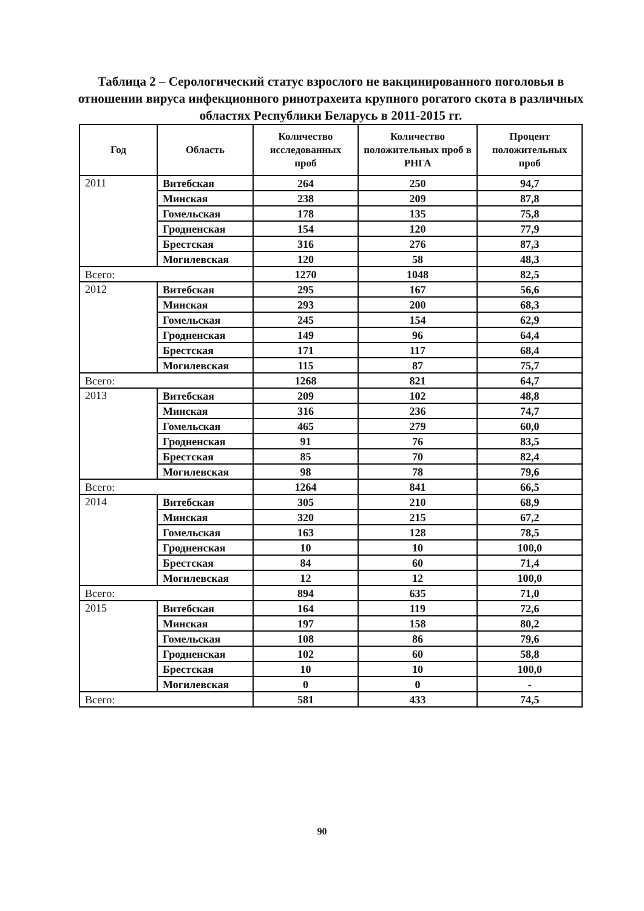Таблица 2 – Серологический статус взрослого не вакцинированного поголовья в отношении вируса инфекционного ринотрахеита крупного рогатого скота в различных областях Республики Беларусь в 2011-2015 гг.
| Год | Область | Количество исследованных проб | Количество положительных проб в РНГА | Процент положительных проб |
| --- | --- | --- | --- | --- |
| 2011 | Витебская | 264 | 250 | 94,7 |
| | Минская | 238 | 209 | 87,8 |
| | Гомельская | 178 | 135 | 75,8 |
| | Гродненская | 154 | 120 | 77,9 |
| | Брестская | 316 | 276 | 87,3 |
| | Могилевская | 120 | 58 | 48,3 |
| Всего: | | 1270 | 1048 | 82,5 |
| 2012 | Витебская | 295 | 167 | 56,6 |
| | Минская | 293 | 200 | 68,3 |
| | Гомельская | 245 | 154 | 62,9 |
| | Гродненская | 149 | 96 | 64,4 |
| | Брестская | 171 | 117 | 68,4 |
| | Могилевская | 115 | 87 | 75,7 |
| Всего: | | 1268 | 821 | 64,7 |
| 2013 | Витебская | 209 | 102 | 48,8 |
| | Минская | 316 | 236 | 74,7 |
| | Гомельская | 465 | 279 | 60,0 |
| | Гродненская | 91 | 76 | 83,5 |
| | Брестская | 85 | 70 | 82,4 |
| | Могилевская | 98 | 78 | 79,6 |
| Всего: | | 1264 | 841 | 66,5 |
| 2014 | Витебская | 305 | 210 | 68,9 |
| | Минская | 320 | 215 | 67,2 |
| | Гомельская | 163 | 128 | 78,5 |
| | Гродненская | 10 | 10 | 100,0 |
| | Брестская | 84 | 60 | 71,4 |
| | Могилевская | 12 | 12 | 100,0 |
| Всего: | | 894 | 635 | 71,0 |
| 2015 | Витебская | 164 | 119 | 72,6 |
| | Минская | 197 | 158 | 80,2 |
| | Гомельская | 108 | 86 | 79,6 |
| | Гродненская | 102 | 60 | 58,8 |
| | Брестская | 10 | 10 | 100,0 |
| | Могилевская | 0 | 0 | - |
| Всего: | | 581 | 433 | 74,5 |
90